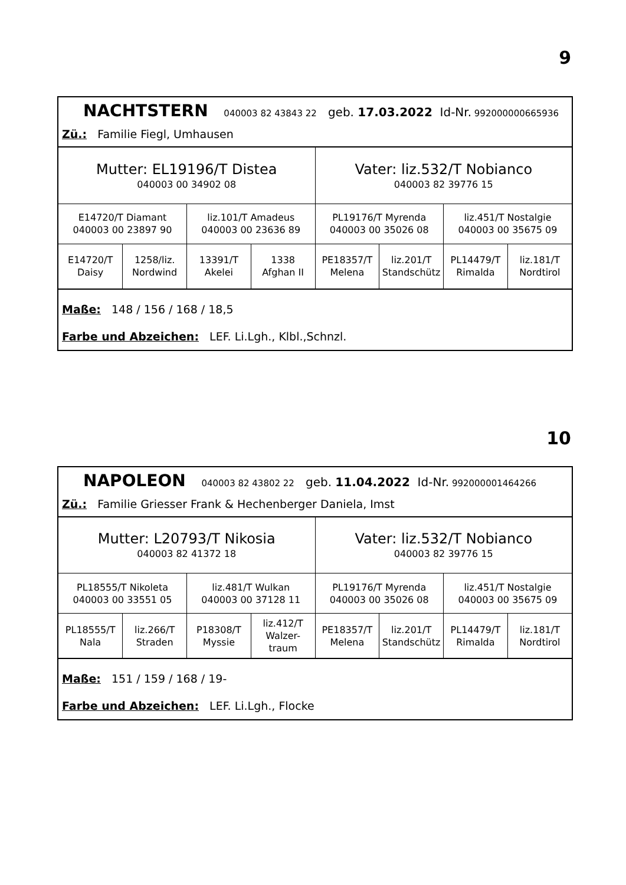9
NACHTSTERN 040003 82 43843 22 geb. 17.03.2022 Id-Nr. 992000000665936
Zü.: Familie Fiegl, Umhausen
| Mutter: EL19196/T Distea 040003 00 34902 08 | | | | Vater: liz.532/T Nobianco 040003 82 39776 15 | | | |
| E14720/T Diamant 040003 00 23897 90 | | liz.101/T Amadeus 040003 00 23636 89 | | PL19176/T Myrenda 040003 00 35026 08 | | liz.451/T Nostalgie 040003 00 35675 09 | |
| E14720/T Daisy | 1258/liz. Nordwind | 13391/T Akelei | 1338 Afghan II | PE18357/T Melena | liz.201/T Standschütz | PL14479/T Rimalda | liz.181/T Nordtirol |
Maße: 148 / 156 / 168 / 18,5
Farbe und Abzeichen: LEF. Li.Lgh., Klbl.,Schnzl.
10
NAPOLEON 040003 82 43802 22 geb. 11.04.2022 Id-Nr. 992000001464266
Zü.: Familie Griesser Frank & Hechenberger Daniela, Imst
| Mutter: L20793/T Nikosia 040003 82 41372 18 | | | | Vater: liz.532/T Nobianco 040003 82 39776 15 | | | |
| PL18555/T Nikoleta 040003 00 33551 05 | | liz.481/T Wulkan 040003 00 37128 11 | | PL19176/T Myrenda 040003 00 35026 08 | | liz.451/T Nostalgie 040003 00 35675 09 | |
| PL18555/T Nala | liz.266/T Straden | P18308/T Myssie | liz.412/T Walzer- traum | PE18357/T Melena | liz.201/T Standschütz | PL14479/T Rimalda | liz.181/T Nordtirol |
Maße: 151 / 159 / 168 / 19-
Farbe und Abzeichen: LEF. Li.Lgh., Flocke